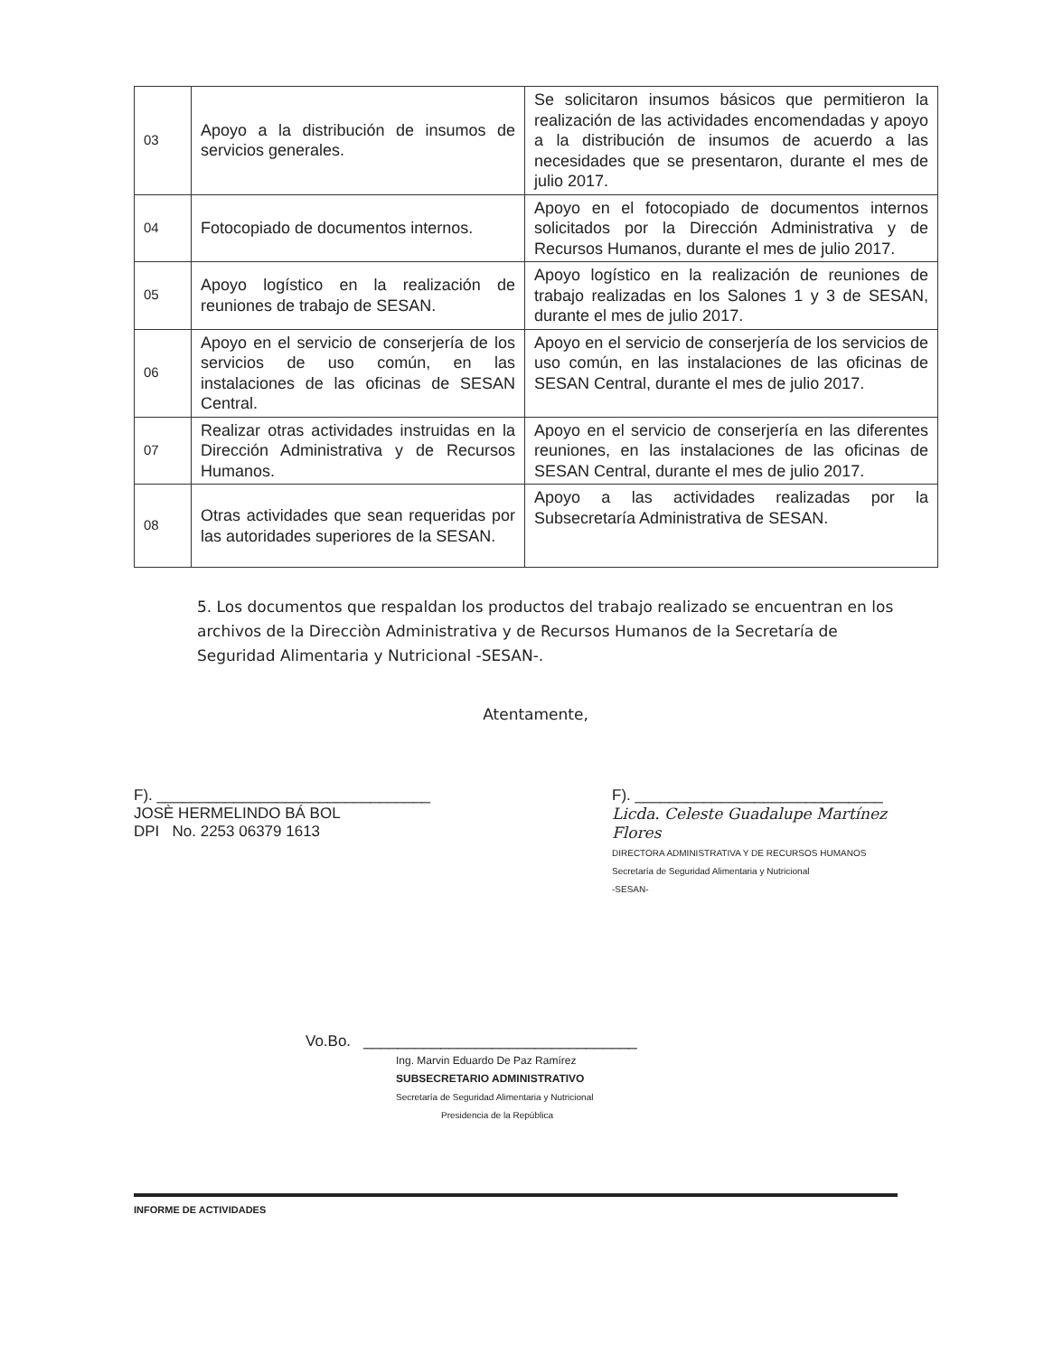| 03 | Apoyo a la distribución de insumos de servicios generales. | Se solicitaron insumos básicos que permitieron la realización de las actividades encomendadas y apoyo a la distribución de insumos de acuerdo a las necesidades que se presentaron, durante el mes de julio 2017. |
| 04 | Fotocopiado de documentos internos. | Apoyo en el fotocopiado de documentos internos solicitados por la Dirección Administrativa y de Recursos Humanos, durante el mes de julio 2017. |
| 05 | Apoyo logístico en la realización de reuniones de trabajo de SESAN. | Apoyo logístico en la realización de reuniones de trabajo realizadas en los Salones 1 y 3 de SESAN, durante el mes de julio 2017. |
| 06 | Apoyo en el servicio de conserjería de los servicios de uso común, en las instalaciones de las oficinas de SESAN Central. | Apoyo en el servicio de conserjería de los servicios de uso común, en las instalaciones de las oficinas de SESAN Central, durante el mes de julio 2017. |
| 07 | Realizar otras actividades instruidas en la Dirección Administrativa y de Recursos Humanos. | Apoyo en el servicio de conserjería en las diferentes reuniones, en las instalaciones de las oficinas de SESAN Central, durante el mes de julio 2017. |
| 08 | Otras actividades que sean requeridas por las autoridades superiores de la SESAN. | Apoyo a las actividades realizadas por la Subsecretaría Administrativa de SESAN. |
5. Los documentos que respaldan los productos del trabajo realizado se encuentran en los archivos de la Direcciòn Administrativa y de Recursos Humanos de la Secretaría de Seguridad Alimentaria y Nutricional -SESAN-.
Atentamente,
F). ________________________________
JOSÈ HERMELINDO BÁ BOL
DPI No. 2253 06379 1613
F). _____________________________
Licda. Celeste Guadalupe Martínez Flores
DIRECTORA ADMINISTRATIVA Y DE RECURSOS HUMANOS
Secretaría de Seguridad Alimentaria y Nutricional
-SESAN-
Vo.Bo. ________________________________
Ing. Marvin Eduardo De Paz Ramírez
SUBSECRETARIO ADMINISTRATIVO
Secretaría de Seguridad Alimentaria y Nutricional
Presidencia de la República
INFORME DE ACTIVIDADES